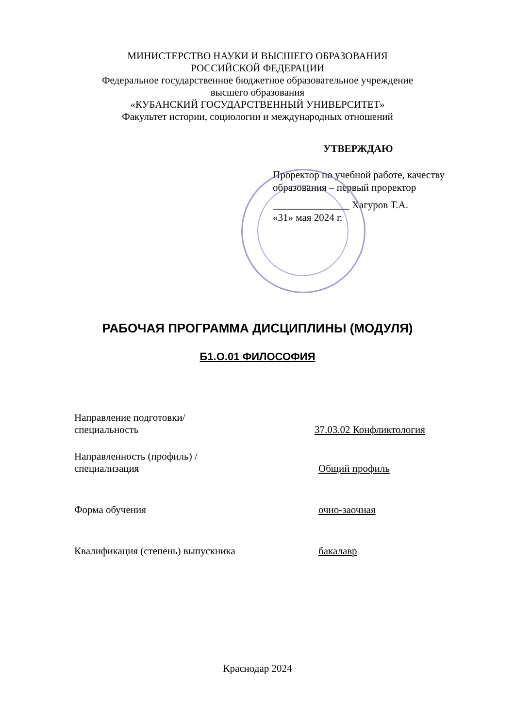МИНИСТЕРСТВО НАУКИ И ВЫСШЕГО ОБРАЗОВАНИЯ
РОССИЙСКОЙ ФЕДЕРАЦИИ
Федеральное государственное бюджетное образовательное учреждение
высшего образования
«КУБАНСКИЙ ГОСУДАРСТВЕННЫЙ УНИВЕРСИТЕТ»
Факультет истории, социологии и международных отношений
УТВЕРЖДАЮ
Проректор по учебной работе, качеству
образования – первый проректор
_______________ Хагуров Т.А.
«31» мая 2024 г.
РАБОЧАЯ ПРОГРАММА ДИСЦИПЛИНЫ (МОДУЛЯ)
Б1.О.01 ФИЛОСОФИЯ
Направление подготовки/
специальность
37.03.02 Конфликтология
Направленность (профиль) /
специализация
Общий профиль
Форма обучения очно-заочная
Квалификация (степень) выпускника бакалавр
Краснодар 2024